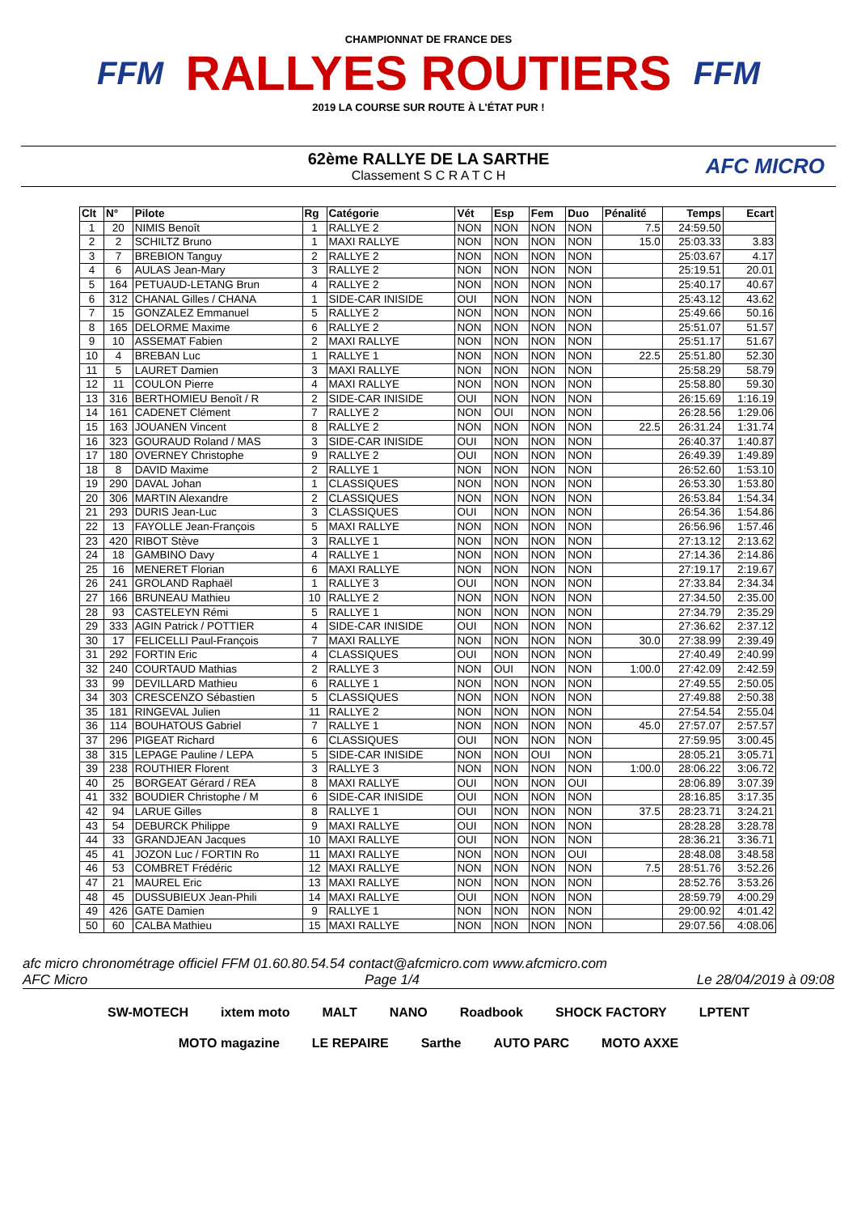FFM
CHAMPIONNAT DE FRANCE DES
RALLYES ROUTIERS
2019 LA COURSE SUR ROUTE À L'ÉTAT PUR !
FFM
62ème RALLYE DE LA SARTHE
Classement S C R A T C H
AFC MICRO
| Clt | N° | Pilote | Rg | Catégorie | Vét | Esp | Fem | Duo | Pénalité | Temps | Ecart |
| --- | --- | --- | --- | --- | --- | --- | --- | --- | --- | --- | --- |
| 1 | 20 | NIMIS Benoît | 1 | RALLYE 2 | NON | NON | NON | NON | 7.5 | 24:59.50 | |
| 2 | 2 | SCHILTZ Bruno | 1 | MAXI RALLYE | NON | NON | NON | NON | 15.0 | 25:03.33 | 3.83 |
| 3 | 7 | BREBION Tanguy | 2 | RALLYE 2 | NON | NON | NON | NON | | 25:03.67 | 4.17 |
| 4 | 6 | AULAS Jean-Mary | 3 | RALLYE 2 | NON | NON | NON | NON | | 25:19.51 | 20.01 |
| 5 | 164 | PETUAUD-LETANG Brun | 4 | RALLYE 2 | NON | NON | NON | NON | | 25:40.17 | 40.67 |
| 6 | 312 | CHANAL Gilles / CHANA | 1 | SIDE-CAR INISIDE | OUI | NON | NON | NON | | 25:43.12 | 43.62 |
| 7 | 15 | GONZALEZ Emmanuel | 5 | RALLYE 2 | NON | NON | NON | NON | | 25:49.66 | 50.16 |
| 8 | 165 | DELORME Maxime | 6 | RALLYE 2 | NON | NON | NON | NON | | 25:51.07 | 51.57 |
| 9 | 10 | ASSEMAT Fabien | 2 | MAXI RALLYE | NON | NON | NON | NON | | 25:51.17 | 51.67 |
| 10 | 4 | BREBAN Luc | 1 | RALLYE 1 | NON | NON | NON | NON | 22.5 | 25:51.80 | 52.30 |
| 11 | 5 | LAURET Damien | 3 | MAXI RALLYE | NON | NON | NON | NON | | 25:58.29 | 58.79 |
| 12 | 11 | COULON Pierre | 4 | MAXI RALLYE | NON | NON | NON | NON | | 25:58.80 | 59.30 |
| 13 | 316 | BERTHOMIEU Benoît / R | 2 | SIDE-CAR INISIDE | OUI | NON | NON | NON | | 26:15.69 | 1:16.19 |
| 14 | 161 | CADENET Clément | 7 | RALLYE 2 | NON | OUI | NON | NON | | 26:28.56 | 1:29.06 |
| 15 | 163 | JOUANEN Vincent | 8 | RALLYE 2 | NON | NON | NON | NON | 22.5 | 26:31.24 | 1:31.74 |
| 16 | 323 | GOURAUD Roland / MAS | 3 | SIDE-CAR INISIDE | OUI | NON | NON | NON | | 26:40.37 | 1:40.87 |
| 17 | 180 | OVERNEY Christophe | 9 | RALLYE 2 | OUI | NON | NON | NON | | 26:49.39 | 1:49.89 |
| 18 | 8 | DAVID Maxime | 2 | RALLYE 1 | NON | NON | NON | NON | | 26:52.60 | 1:53.10 |
| 19 | 290 | DAVAL Johan | 1 | CLASSIQUES | NON | NON | NON | NON | | 26:53.30 | 1:53.80 |
| 20 | 306 | MARTIN Alexandre | 2 | CLASSIQUES | NON | NON | NON | NON | | 26:53.84 | 1:54.34 |
| 21 | 293 | DURIS Jean-Luc | 3 | CLASSIQUES | OUI | NON | NON | NON | | 26:54.36 | 1:54.86 |
| 22 | 13 | FAYOLLE Jean-François | 5 | MAXI RALLYE | NON | NON | NON | NON | | 26:56.96 | 1:57.46 |
| 23 | 420 | RIBOT Stève | 3 | RALLYE 1 | NON | NON | NON | NON | | 27:13.12 | 2:13.62 |
| 24 | 18 | GAMBINO Davy | 4 | RALLYE 1 | NON | NON | NON | NON | | 27:14.36 | 2:14.86 |
| 25 | 16 | MENERET Florian | 6 | MAXI RALLYE | NON | NON | NON | NON | | 27:19.17 | 2:19.67 |
| 26 | 241 | GROLAND Raphaël | 1 | RALLYE 3 | OUI | NON | NON | NON | | 27:33.84 | 2:34.34 |
| 27 | 166 | BRUNEAU Mathieu | 10 | RALLYE 2 | NON | NON | NON | NON | | 27:34.50 | 2:35.00 |
| 28 | 93 | CASTELEYN Rémi | 5 | RALLYE 1 | NON | NON | NON | NON | | 27:34.79 | 2:35.29 |
| 29 | 333 | AGIN Patrick / POTTIER | 4 | SIDE-CAR INISIDE | OUI | NON | NON | NON | | 27:36.62 | 2:37.12 |
| 30 | 17 | FELICELLI Paul-François | 7 | MAXI RALLYE | NON | NON | NON | NON | 30.0 | 27:38.99 | 2:39.49 |
| 31 | 292 | FORTIN Eric | 4 | CLASSIQUES | OUI | NON | NON | NON | | 27:40.49 | 2:40.99 |
| 32 | 240 | COURTAUD Mathias | 2 | RALLYE 3 | NON | OUI | NON | NON | 1:00.0 | 27:42.09 | 2:42.59 |
| 33 | 99 | DEVILLARD Mathieu | 6 | RALLYE 1 | NON | NON | NON | NON | | 27:49.55 | 2:50.05 |
| 34 | 303 | CRESCENZO Sébastien | 5 | CLASSIQUES | NON | NON | NON | NON | | 27:49.88 | 2:50.38 |
| 35 | 181 | RINGEVAL Julien | 11 | RALLYE 2 | NON | NON | NON | NON | | 27:54.54 | 2:55.04 |
| 36 | 114 | BOUHATOUS Gabriel | 7 | RALLYE 1 | NON | NON | NON | NON | 45.0 | 27:57.07 | 2:57.57 |
| 37 | 296 | PIGEAT Richard | 6 | CLASSIQUES | OUI | NON | NON | NON | | 27:59.95 | 3:00.45 |
| 38 | 315 | LEPAGE Pauline / LEPA | 5 | SIDE-CAR INISIDE | NON | NON | OUI | NON | | 28:05.21 | 3:05.71 |
| 39 | 238 | ROUTHIER Florent | 3 | RALLYE 3 | NON | NON | NON | NON | 1:00.0 | 28:06.22 | 3:06.72 |
| 40 | 25 | BORGEAT Gérard / REA | 8 | MAXI RALLYE | OUI | NON | NON | OUI | | 28:06.89 | 3:07.39 |
| 41 | 332 | BOUDIER Christophe / M | 6 | SIDE-CAR INISIDE | OUI | NON | NON | NON | | 28:16.85 | 3:17.35 |
| 42 | 94 | LARUE Gilles | 8 | RALLYE 1 | OUI | NON | NON | NON | 37.5 | 28:23.71 | 3:24.21 |
| 43 | 54 | DEBURCK Philippe | 9 | MAXI RALLYE | OUI | NON | NON | NON | | 28:28.28 | 3:28.78 |
| 44 | 33 | GRANDJEAN Jacques | 10 | MAXI RALLYE | OUI | NON | NON | NON | | 28:36.21 | 3:36.71 |
| 45 | 41 | JOZON Luc / FORTIN Ro | 11 | MAXI RALLYE | NON | NON | NON | OUI | | 28:48.08 | 3:48.58 |
| 46 | 53 | COMBRET Frédéric | 12 | MAXI RALLYE | NON | NON | NON | NON | 7.5 | 28:51.76 | 3:52.26 |
| 47 | 21 | MAUREL Eric | 13 | MAXI RALLYE | NON | NON | NON | NON | | 28:52.76 | 3:53.26 |
| 48 | 45 | DUSSUBIEUX Jean-Phili | 14 | MAXI RALLYE | OUI | NON | NON | NON | | 28:59.79 | 4:00.29 |
| 49 | 426 | GATE Damien | 9 | RALLYE 1 | NON | NON | NON | NON | | 29:00.92 | 4:01.42 |
| 50 | 60 | CALBA Mathieu | 15 | MAXI RALLYE | NON | NON | NON | NON | | 29:07.56 | 4:08.06 |
afc micro chronométrage officiel FFM 01.60.80.54.54 contact@afcmicro.com www.afcmicro.com
AFC Micro Page 1/4 Le 28/04/2019 à 09:08
SW-MOTECH ixtem moto MALT NANO Roadbook SHOCK FACTORY LPTENT MOTO magazine LE REPAIRE Sarthe AUTO PARC MOTO AXXE